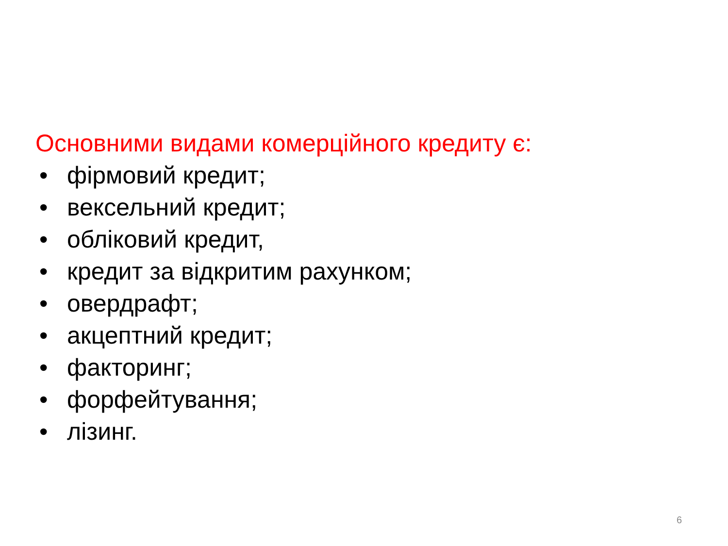Основними видами комерційного кредиту є:
• фірмовий кредит;
• вексельний кредит;
• обліковий кредит,
• кредит за відкритим рахунком;
• овердрафт;
• акцептний кредит;
• факторинг;
• форфейтування;
• лізинг.
6